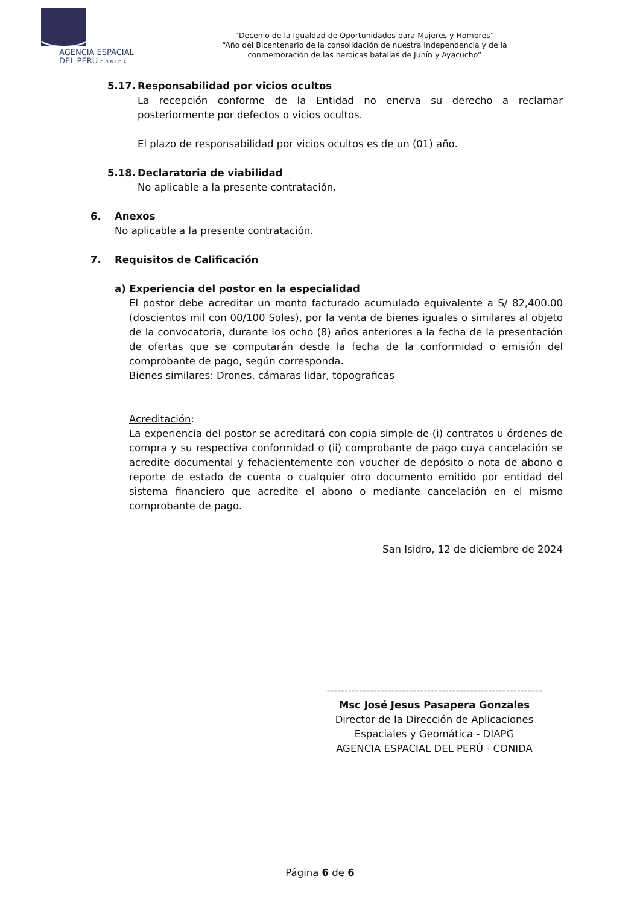AGENCIA ESPACIAL
DEL PERU CONIDA
“Decenio de la Igualdad de Oportunidades para Mujeres y Hombres”
“Año del Bicentenario de la consolidación de nuestra Independencia y de la conmemoración de las heroicas batallas de Junín y Ayacucho”
5.17. Responsabilidad por vicios ocultos
La recepción conforme de la Entidad no enerva su derecho a reclamar posteriormente por defectos o vicios ocultos.
El plazo de responsabilidad por vicios ocultos es de un (01) año.
5.18. Declaratoria de viabilidad
No aplicable a la presente contratación.
6. Anexos
No aplicable a la presente contratación.
7. Requisitos de Calificación
a) Experiencia del postor en la especialidad
El postor debe acreditar un monto facturado acumulado equivalente a S/ 82,400.00 (doscientos mil con 00/100 Soles), por la venta de bienes iguales o similares al objeto de la convocatoria, durante los ocho (8) años anteriores a la fecha de la presentación de ofertas que se computarán desde la fecha de la conformidad o emisión del comprobante de pago, según corresponda.
Bienes similares: Drones, cámaras lidar, topograficas
Acreditación:
La experiencia del postor se acreditará con copia simple de (i) contratos u órdenes de compra y su respectiva conformidad o (ii) comprobante de pago cuya cancelación se acredite documental y fehacientemente con voucher de depósito o nota de abono o reporte de estado de cuenta o cualquier otro documento emitido por entidad del sistema financiero que acredite el abono o mediante cancelación en el mismo comprobante de pago.
San Isidro, 12 de diciembre de 2024
------------------------------------------------------------
Msc José Jesus Pasapera Gonzales
Director de la Dirección de Aplicaciones Espaciales y Geomática - DIAPG
AGENCIA ESPACIAL DEL PERÚ - CONIDA
Página 6 de 6